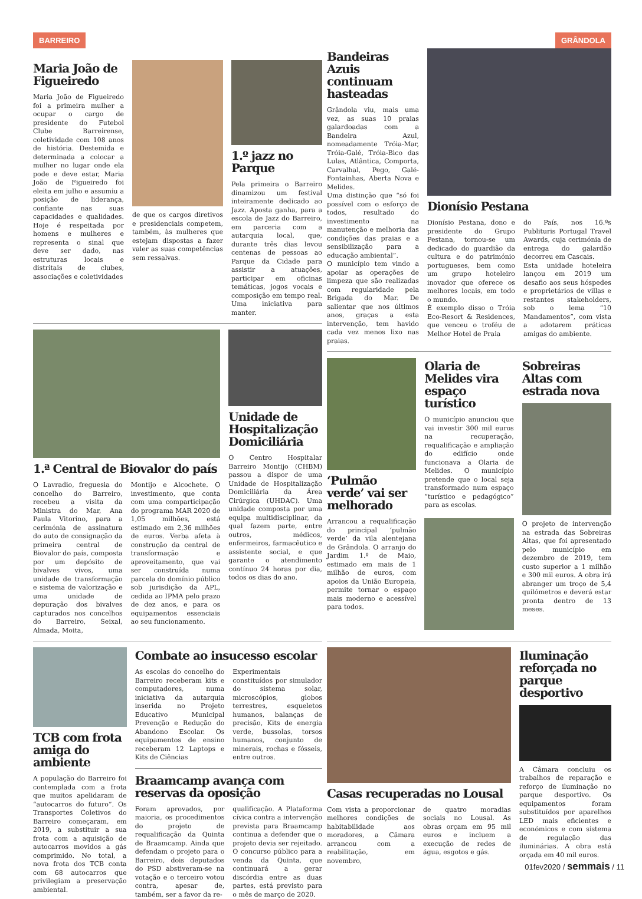BARREIRO
Maria João de Figueiredo
Maria João de Figueiredo foi a primeira mulher a ocupar o cargo de presidente do Futebol Clube Barreirense, coletividade com 108 anos de história. Destemida e determinada a colocar a mulher no lugar onde ela pode e deve estar, Maria João de Figueiredo foi eleita em julho e assumiu a posição de liderança, confiante nas suas capacidades e qualidades. Hoje é respeitada por homens e mulheres e representa o sinal que deve ser dado, nas estruturas locais e distritais de clubes, associações e coletividades
de que os cargos diretivos e presidenciais competem, também, às mulheres que estejam dispostas a fazer valer as suas competências sem ressalvas.
1.º jazz no Parque
Pela primeira o Barreiro dinamizou um festival inteiramente dedicado ao Jazz. Aposta ganha, para a escola de Jazz do Barreiro, em parceria com a autarquia local, que, durante três dias levou centenas de pessoas ao Parque da Cidade para assistir a atuações, participar em oficinas temáticas, jogos vocais e composição em tempo real. Uma iniciativa para manter.
1.ª Central de Biovalor do país
O Lavradio, freguesia do concelho do Barreiro, recebeu a visita da Ministra do Mar, Ana Paula Vitorino, para a cerimónia de assinatura do auto de consignação da primeira central de Biovalor do país, composta por um depósito de bivalves vivos, uma unidade de transformação e sistema de valorização e uma unidade de depuração dos bivalves capturados nos concelhos do Barreiro, Seixal, Almada, Moita,
Montijo e Alcochete. O investimento, que conta com uma comparticipação do programa MAR 2020 de 1,05 milhões, está estimado em 2,36 milhões de euros. Verba afeta à construção da central de transformação e aproveitamento, que vai ser construída numa parcela do domínio público sob jurisdição da APL, cedida ao IPMA pelo prazo de dez anos, e para os equipamentos essenciais ao seu funcionamento.
Unidade de Hospitalização Domiciliária
O Centro Hospitalar Barreiro Montijo (CHBM) passou a dispor de uma Unidade de Hospitalização Domiciliária da Área Cirúrgica (UHDAC). Uma unidade composta por uma equipa multidisciplinar, da qual fazem parte, entre outros, médicos, enfermeiros, farmacêutico e assistente social, e que garante o atendimento contínuo 24 horas por dia, todos os dias do ano.
TCB com frota amiga do ambiente
A população do Barreiro foi contemplada com a frota que muitos apelidaram de “autocarros do futuro”. Os Transportes Coletivos do Barreiro começaram, em 2019, a substituir a sua frota com a aquisição de autocarros movidos a gás comprimido. No total, a nova frota dos TCB conta com 68 autocarros que privilegiam a preservação ambiental.
Combate ao insucesso escolar
As escolas do concelho do Barreiro receberam kits e computadores, numa iniciativa da autarquia inserida no Projeto Educativo Municipal Prevenção e Redução do Abandono Escolar. Os equipamentos de ensino receberam 12 Laptops e Kits de Ciências
Experimentais constituídos por simulador do sistema solar, microscópios, globos terrestres, esqueletos humanos, balanças de precisão, Kits de energia verde, bussolas, torsos humanos, conjunto de minerais, rochas e fósseis, entre outros.
Braamcamp avança com reservas da oposição
Foram aprovados, por maioria, os procedimentos do projeto de requalificação da Quinta de Braamcamp. Ainda que defendam o projeto para o Barreiro, dois deputados do PSD abstiveram-se na votação e o terceiro votou contra, apesar de, também, ser a favor da re-
qualificação. A Plataforma cívica contra a intervenção prevista para Braamcamp continua a defender que o projeto devia ser rejeitado. O concurso público para a venda da Quinta, que continuará a gerar discórdia entre as duas partes, está previsto para o mês de março de 2020.
GRÂNDOLA
Bandeiras Azuis continuam hasteadas
Grândola viu, mais uma vez, as suas 10 praias galardoadas com a Bandeira Azul, nomeadamente Tróia-Mar, Tróia-Galé, Tróia-Bico das Lulas, Atlântica, Comporta, Carvalhal, Pego, Galé-Fontainhas, Aberta Nova e Melides.
Uma distinção que “só foi possível com o esforço de todos, resultado do investimento na manutenção e melhoria das condições das praias e a sensibilização para a educação ambiental”.
O município tem vindo a apoiar as operações de limpeza que são realizadas com regularidade pela Brigada do Mar. De salientar que nos últimos anos, graças a esta intervenção, tem havido cada vez menos lixo nas praias.
Dionísio Pestana
Dionísio Pestana, dono e presidente do Grupo Pestana, tornou-se um dedicado do guardião da cultura e do património portugueses, bem como um grupo hoteleiro inovador que oferece os melhores locais, em todo o mundo.
É exemplo disso o Tróia Eco-Resort & Residences, que venceu o troféu de Melhor Hotel de Praia
do País, nos 16.ºs Publituris Portugal Travel Awards, cuja cerimónia de entrega do galardão decorreu em Cascais.
Esta unidade hoteleira lançou em 2019 um desafio aos seus hóspedes e proprietários de villas e restantes stakeholders, sob o lema “10 Mandamentos”, com vista a adotarem práticas amigas do ambiente.
‘Pulmão verde’ vai ser melhorado
Arrancou a requalificação do principal ‘pulmão verde’ da vila alentejana de Grândola. O arranjo do Jardim 1.º de Maio, estimado em mais de 1 milhão de euros, com apoios da União Europeia, permite tornar o espaço mais moderno e acessível para todos.
Olaria de Melides vira espaço turístico
O município anunciou que vai investir 300 mil euros na recuperação, requalificação e ampliação do edifício onde funcionava a Olaria de Melides. O município pretende que o local seja transformado num espaço “turístico e pedagógico” para as escolas.
Sobreiras Altas com estrada nova
O projeto de intervenção na estrada das Sobreiras Altas, que foi apresentado pelo município em dezembro de 2019, tem custo superior a 1 milhão e 300 mil euros. A obra irá abranger um troço de 5,4 quilómetros e deverá estar pronta dentro de 13 meses.
Casas recuperadas no Lousal
Com vista a proporcionar melhores condições de habitabilidade aos moradores, a Câmara arrancou com a reabilitação, em novembro,
de quatro moradias sociais no Lousal. As obras orçam em 95 mil euros e incluem a execução de redes de água, esgotos e gás.
Iluminação reforçada no parque desportivo
A Câmara concluiu os trabalhos de reparação e reforço de iluminação no parque desportivo. Os equipamentos foram substituídos por aparelhos LED mais eficientes e económicos e com sistema de regulação das iluminárias. A obra está orçada em 40 mil euros.
01fev2020 / semmais / 11